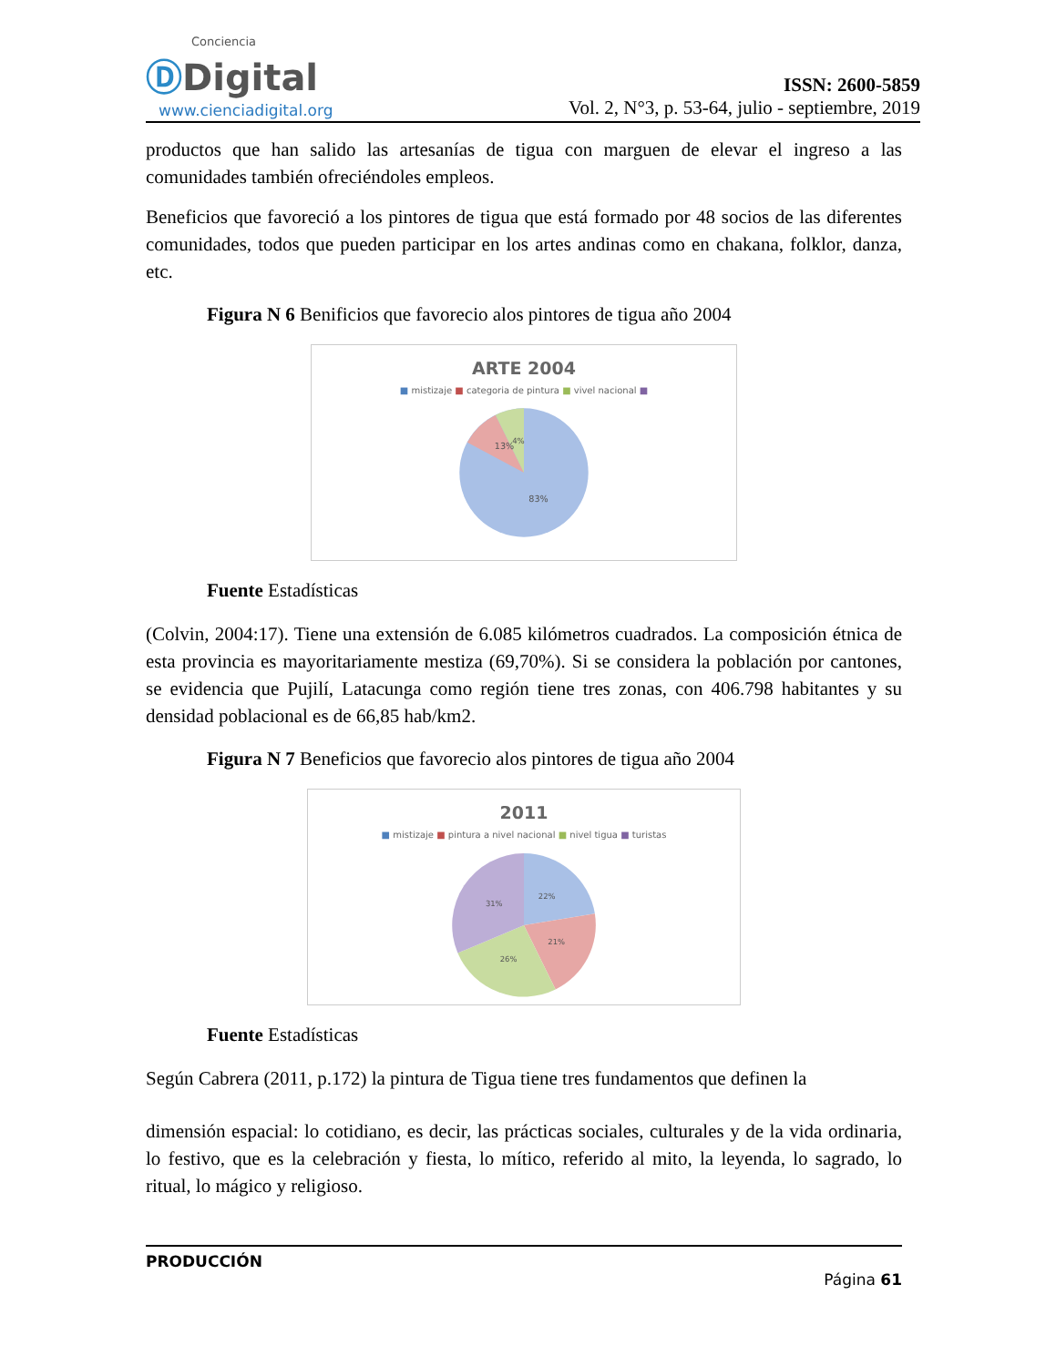Conciencia
ⒹDigital
www.cienciadigital.org
ISSN: 2600-5859
Vol. 2, N°3, p. 53-64, julio - septiembre, 2019
productos que han salido las artesanías de tigua con marguen de elevar el ingreso a las comunidades también ofreciéndoles empleos.
Beneficios que favoreció a los pintores de tigua que está formado por 48 socios de las diferentes comunidades, todos que pueden participar en los artes andinas como en chakana, folklor, danza, etc.
Figura N 6 Benificios que favorecio alos pintores de tigua año 2004
ARTE 2004
■ mistizaje ■ categoria de pintura ■ vivel nacional ■
13%
4%
83%
Fuente Estadísticas
(Colvin, 2004:17). Tiene una extensión de 6.085 kilómetros cuadrados. La composición étnica de esta provincia es mayoritariamente mestiza (69,70%). Si se considera la población por cantones, se evidencia que Pujilí, Latacunga como región tiene tres zonas, con 406.798 habitantes y su densidad poblacional es de 66,85 hab/km2.
Figura N 7 Beneficios que favorecio alos pintores de tigua año 2004
2011
■ mistizaje ■ pintura a nivel nacional ■ nivel tigua ■ turistas
22%
21%
26%
31%
Fuente Estadísticas
Según Cabrera (2011, p.172) la pintura de Tigua tiene tres fundamentos que definen la
dimensión espacial: lo cotidiano, es decir, las prácticas sociales, culturales y de la vida ordinaria, lo festivo, que es la celebración y fiesta, lo mítico, referido al mito, la leyenda, lo sagrado, lo ritual, lo mágico y religioso.
PRODUCCIÓN
Página 61